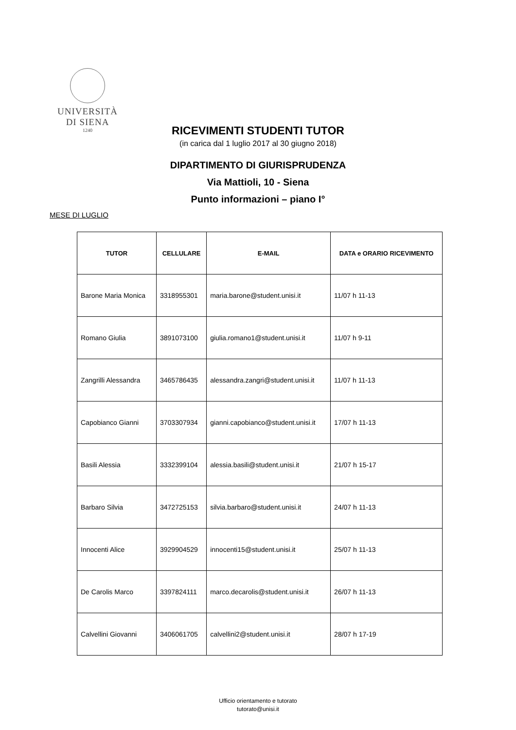UNIVERSITÀ
DI SIENA
1240
RICEVIMENTI STUDENTI TUTOR
(in carica dal 1 luglio 2017 al 30 giugno 2018)
DIPARTIMENTO DI GIURISPRUDENZA
Via Mattioli, 10 - Siena
Punto informazioni – piano I°
MESE DI LUGLIO
| TUTOR | CELLULARE | E-MAIL | DATA e ORARIO RICEVIMENTO |
| --- | --- | --- | --- |
| Barone Maria Monica | 3318955301 | maria.barone@student.unisi.it | 11/07 h 11-13 |
| Romano Giulia | 3891073100 | giulia.romano1@student.unisi.it | 11/07 h 9-11 |
| Zangrilli Alessandra | 3465786435 | alessandra.zangri@student.unisi.it | 11/07 h 11-13 |
| Capobianco Gianni | 3703307934 | gianni.capobianco@student.unisi.it | 17/07 h 11-13 |
| Basili Alessia | 3332399104 | alessia.basili@student.unisi.it | 21/07 h 15-17 |
| Barbaro Silvia | 3472725153 | silvia.barbaro@student.unisi.it | 24/07 h 11-13 |
| Innocenti Alice | 3929904529 | innocenti15@student.unisi.it | 25/07 h 11-13 |
| De Carolis Marco | 3397824111 | marco.decarolis@student.unisi.it | 26/07 h 11-13 |
| Calvellini Giovanni | 3406061705 | calvellini2@student.unisi.it | 28/07 h 17-19 |
Ufficio orientamento e tutorato
tutorato@unisi.it